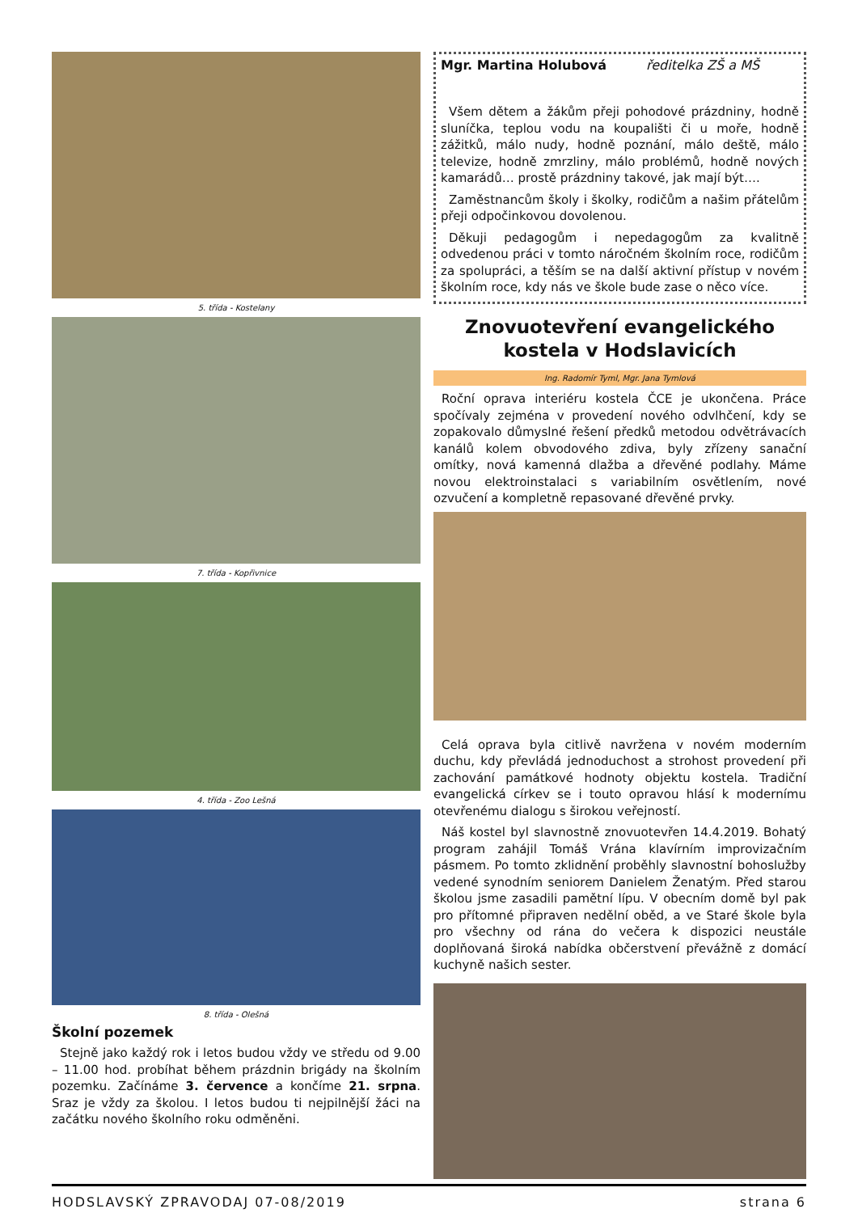5. třída - Kostelany
7. třída - Kopřivnice
4. třída - Zoo Lešná
8. třída - Olešná
Školní pozemek
Stejně jako každý rok i letos budou vždy ve středu od 9.00 – 11.00 hod. probíhat během prázdnin brigády na školním pozemku. Začínáme 3. července a končíme 21. srpna. Sraz je vždy za školou. I letos budou ti nejpilnější žáci na začátku nového školního roku odměněni.
Mgr. Martina Holubová ředitelka ZŠ a MŠ
Všem dětem a žákům přeji pohodové prázdniny, hodně sluníčka, teplou vodu na koupališti či u moře, hodně zážitků, málo nudy, hodně poznání, málo deště, málo televize, hodně zmrzliny, málo problémů, hodně nových kamarádů… prostě prázdniny takové, jak mají být….
Zaměstnancům školy i školky, rodičům a našim přátelům přeji odpočinkovou dovolenou.
Děkuji pedagogům i nepedagogům za kvalitně odvedenou práci v tomto náročném školním roce, rodičům za spolupráci, a těším se na další aktivní přístup v novém školním roce, kdy nás ve škole bude zase o něco více.
Znovuotevření evangelického kostela v Hodslavicích
Ing. Radomír Tyml, Mgr. Jana Tymlová
Roční oprava interiéru kostela ČCE je ukončena. Práce spočívaly zejména v provedení nového odvlhčení, kdy se zopakovalo důmyslné řešení předků metodou odvětrávacích kanálů kolem obvodového zdiva, byly zřízeny sanační omítky, nová kamenná dlažba a dřevěné podlahy. Máme novou elektroinstalaci s variabilním osvětlením, nové ozvučení a kompletně repasované dřevěné prvky.
Celá oprava byla citlivě navržena v novém moderním duchu, kdy převládá jednoduchost a strohost provedení při zachování památkové hodnoty objektu kostela. Tradiční evangelická církev se i touto opravou hlásí k modernímu otevřenému dialogu s širokou veřejností.
Náš kostel byl slavnostně znovuotevřen 14.4.2019. Bohatý program zahájil Tomáš Vrána klavírním improvizačním pásmem. Po tomto zklidnění proběhly slavnostní bohoslužby vedené synodním seniorem Danielem Ženatým. Před starou školou jsme zasadili pamětní lípu. V obecním domě byl pak pro přítomné připraven nedělní oběd, a ve Staré škole byla pro všechny od rána do večera k dispozici neustále doplňovaná široká nabídka občerstvení převážně z domácí kuchyně našich sester.
HODSLAVSKÝ ZPRAVODAJ 07-08/2019 strana 6